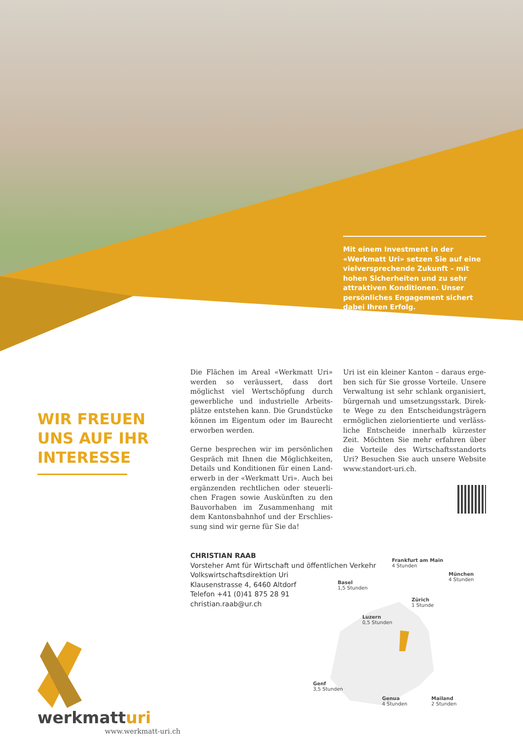Mit einem Investment in der «Werkmatt Uri» setzen Sie auf eine vielverspre­chende Zukunft – mit hohen Sicherhei­ten und zu sehr attraktiven Konditionen. Unser persönliches Engagement sichert dabei Ihren Erfolg.
WIR FREUEN
UNS AUF IHR
INTERESSE
Die Flächen im Areal «Werkmatt Uri» werden so veräussert, dass dort möglichst viel Wertschöpfung durch gewerbliche und industrielle Arbeits­plätze entstehen kann. Die Grundstücke können im Eigentum oder im Baurecht erworben werden.
Gerne besprechen wir im persönlichen Gespräch mit Ihnen die Möglichkeiten, Details und Konditionen für einen Land­erwerb in der «Werkmatt Uri». Auch bei ergänzenden rechtlichen oder steuerli­chen Fragen sowie Auskünften zu den Bauvorhaben im Zusammenhang mit dem Kantonsbahnhof und der Erschlies­sung sind wir gerne für Sie da!
Uri ist ein kleiner Kanton – daraus erge­ben sich für Sie grosse Vorteile. Unsere Verwaltung ist sehr schlank organisiert, bürgernah und umsetzungsstark. Direk­te Wege zu den Entscheidungsträgern ermöglichen zielorientierte und verläss­liche Entscheide innerhalb kürzester Zeit. Möchten Sie mehr erfahren über die Vorteile des Wirtschaftsstandorts Uri? Besuchen Sie auch unsere Website www.standort-uri.ch.
CHRISTIAN RAAB
Vorsteher Amt für Wirtschaft und öffentlichen Verkehr
Volkswirtschaftsdirektion Uri
Klausenstrasse 4, 6460 Altdorf
Telefon +41 (0)41 875 28 91
christian.raab@ur.ch
werkmatturi
www.werkmatt-uri.ch
Frankfurt am Main
4 Stunden
München
4 Stunden
Basel
1,5 Stunden
Zürich
1 Stunde
Luzern
0,5 Stunden
Genf
3,5 Stunden
Genua
4 Stunden
Mailand
2 Stunden